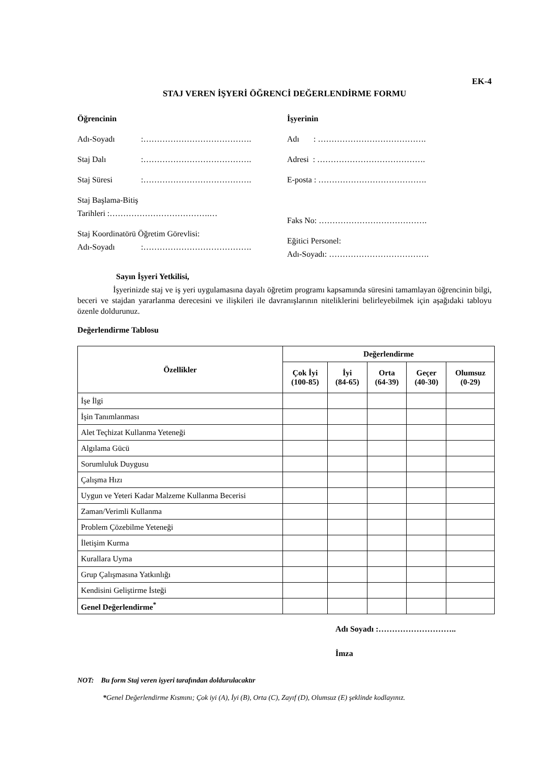EK-4
STAJ VEREN İŞYERİ ÖĞRENCİ DEĞERLENDİRME FORMU
Öğrencinin
Adı-Soyadı:………………………………….
Staj Dalı:………………………………….
Staj Süresi:………………………………….
Staj Başlama-Bitiş
Tarihleri :……………………………….…
Staj Koordinatörü Öğretim Görevlisi:
Adı-Soyadı:………………………………….
İşyerinin
Adı : ………………………………….
Adresi : ………………………………….
E-posta : ………………………………….
Faks No: ………………………………….
Eğitici Personel:
Adı-Soyadı: ……………………………….
Sayın İşyeri Yetkilisi,
İşyerinizde staj ve iş yeri uygulamasına dayalı öğretim programı kapsamında süresini tamamlayan öğrencinin bilgi, beceri ve stajdan yararlanma derecesini ve ilişkileri ile davranışlarının niteliklerini belirleyebilmek için aşağıdaki tabloyu özenle doldurunuz.
Değerlendirme Tablosu
| Özellikler | Değerlendirme | | | | |
| --- | --- | --- | --- | --- | --- |
| | Çok İyi (100-85) | İyi (84-65) | Orta (64-39) | Geçer (40-30) | Olumsuz (0-29) |
| İşe İlgi | | | | | |
| İşin Tanımlanması | | | | | |
| Alet Teçhizat Kullanma Yeteneği | | | | | |
| Algılama Gücü | | | | | |
| Sorumluluk Duygusu | | | | | |
| Çalışma Hızı | | | | | |
| Uygun ve Yeteri Kadar Malzeme Kullanma Becerisi | | | | | |
| Zaman/Verimli Kullanma | | | | | |
| Problem Çözebilme Yeteneği | | | | | |
| İletişim Kurma | | | | | |
| Kurallara Uyma | | | | | |
| Grup Çalışmasına Yatkınlığı | | | | | |
| Kendisini Geliştirme İsteği | | | | | |
| Genel Değerlendirme<sup>*</sup> | | | | | |
Adı Soyadı :………………………..
İmza
NOT: Bu form Staj veren işyeri tarafından doldurulacaktır
*Genel Değerlendirme Kısmını; Çok iyi (A), İyi (B), Orta (C), Zayıf (D), Olumsuz (E) şeklinde kodlayınız.